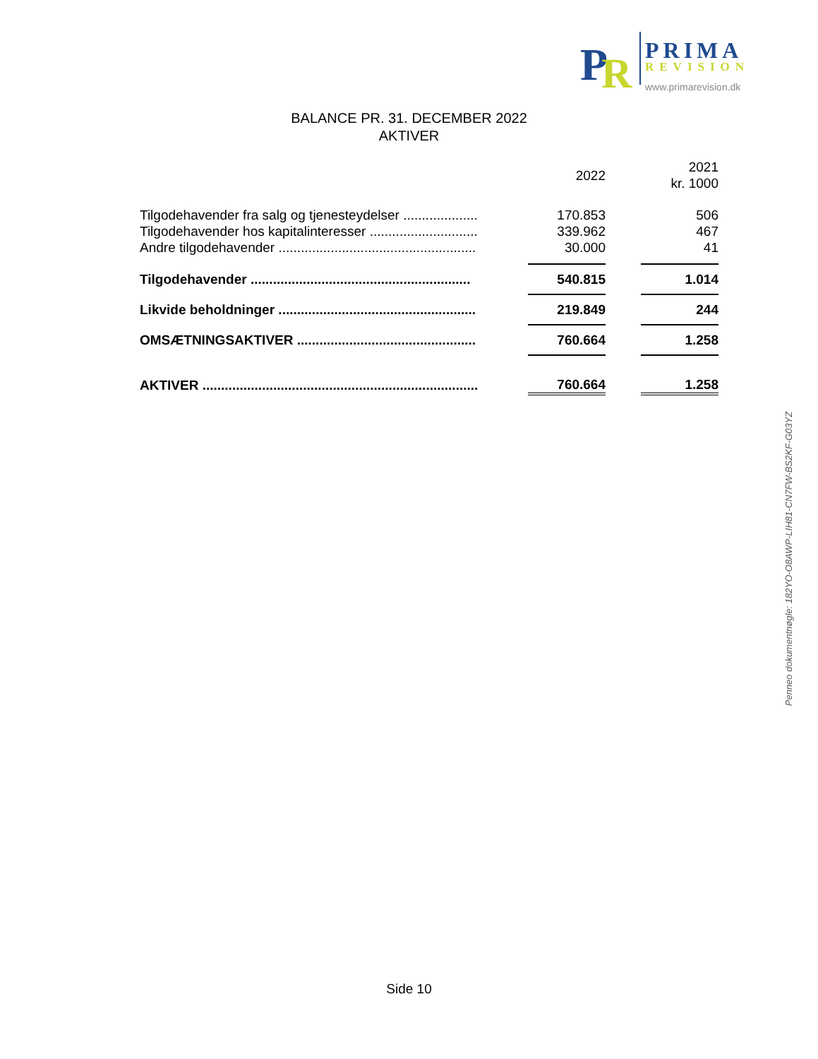P R PRIMA
REVISION
www.primarevision.dk
BALANCE PR. 31. DECEMBER 2022
AKTIVER
| | | 2022 | | 2021 kr. 1000 |
| Tilgodehavender fra salg og tjenesteydelser .................... | | 170.853 | | 506 |
| Tilgodehavender hos kapitalinteresser ............................. | | 339.962 | | 467 |
| Andre tilgodehavender ..................................................... | | 30.000 | | 41 |
| Tilgodehavender ........................................................... | | 540.815 | | 1.014 |
| Likvide beholdninger ..................................................... | | 219.849 | | 244 |
| OMSÆTNINGSAKTIVER ................................................ | | 760.664 | | 1.258 |
| AKTIVER .......................................................................... | | 760.664 | | 1.258 |
Side 10
Penneo dokumentnøgle: 182YO-O8AWP-LIH81-CN7FW-BS2KF-G03YZ